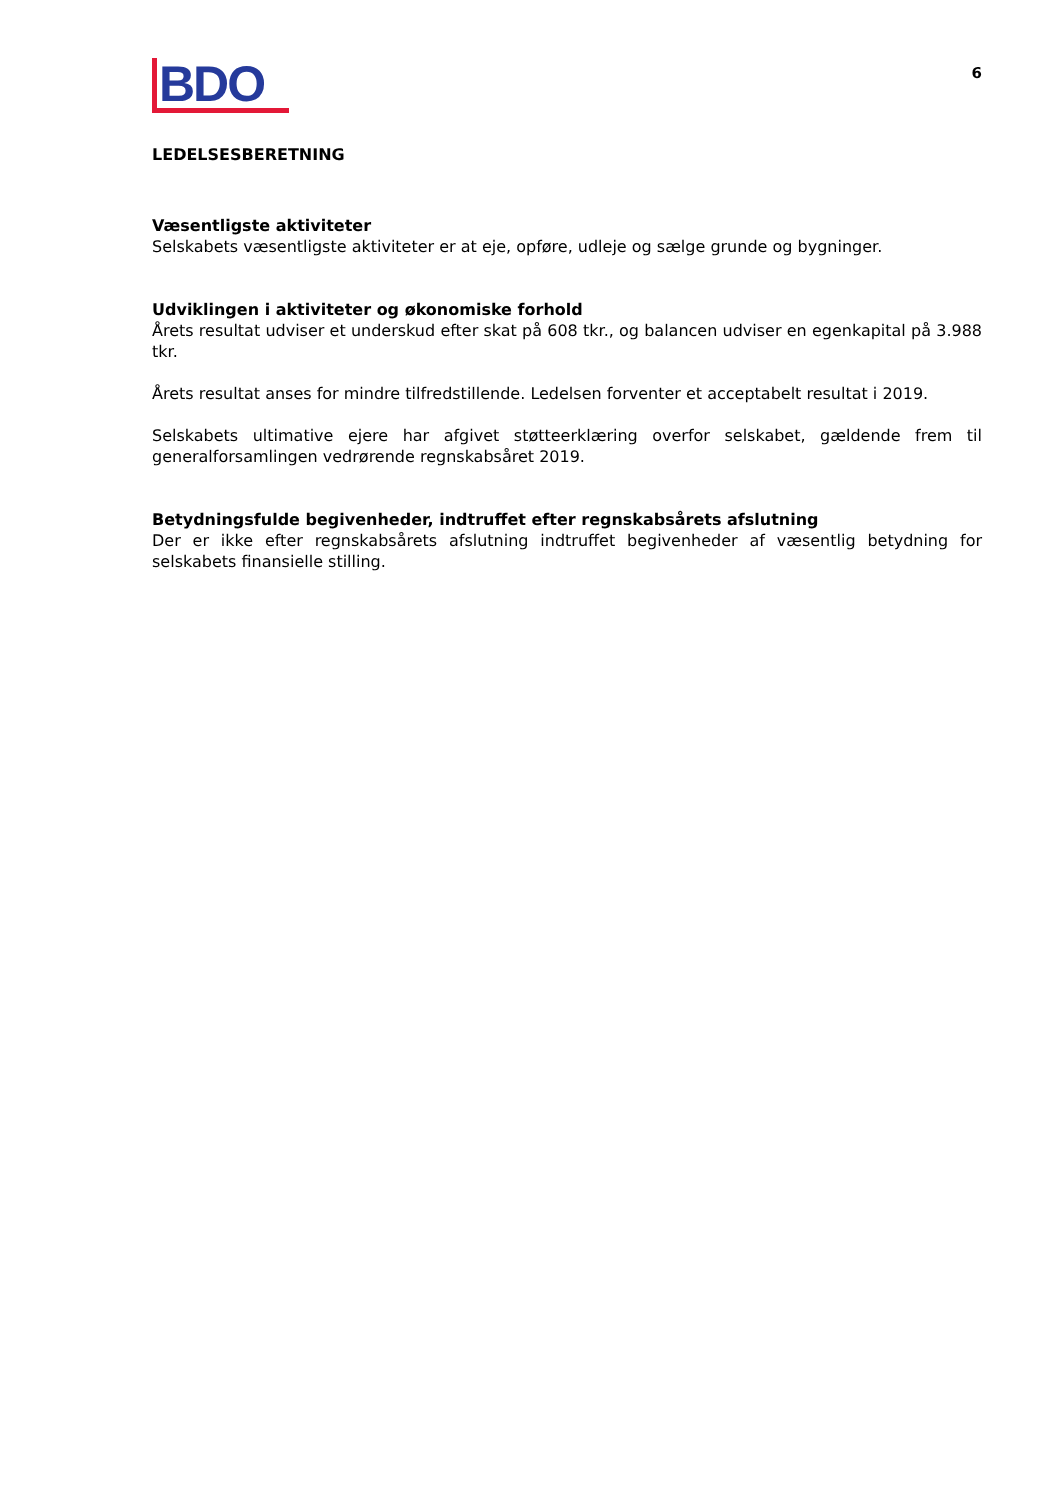BDO
6
LEDELSESBERETNING
Væsentligste aktiviteter
Selskabets væsentligste aktiviteter er at eje, opføre, udleje og sælge grunde og bygninger.
Udviklingen i aktiviteter og økonomiske forhold
Årets resultat udviser et underskud efter skat på 608 tkr., og balancen udviser en egenkapital på 3.988 tkr.
Årets resultat anses for mindre tilfredstillende. Ledelsen forventer et acceptabelt resultat i 2019.
Selskabets ultimative ejere har afgivet støtteerklæring overfor selskabet, gældende frem til generalforsamlingen vedrørende regnskabsåret 2019.
Betydningsfulde begivenheder, indtruffet efter regnskabsårets afslutning
Der er ikke efter regnskabsårets afslutning indtruffet begivenheder af væsentlig betydning for selskabets finansielle stilling.